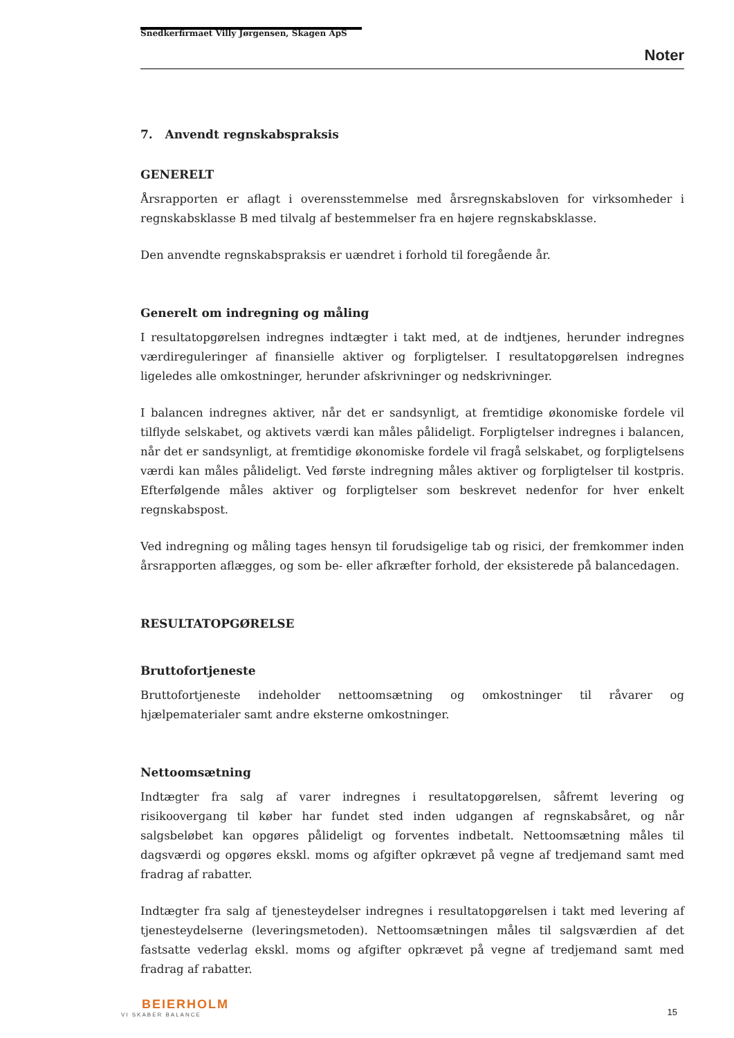Snedkerfirmaet Villy Jørgensen, Skagen ApS
Noter
7. Anvendt regnskabspraksis
GENERELT
Årsrapporten er aflagt i overensstemmelse med årsregnskabsloven for virksomheder i regnskabsklasse B med tilvalg af bestemmelser fra en højere regnskabsklasse.
Den anvendte regnskabspraksis er uændret i forhold til foregående år.
Generelt om indregning og måling
I resultatopgørelsen indregnes indtægter i takt med, at de indtjenes, herunder indregnes værdireguleringer af finansielle aktiver og forpligtelser. I resultatopgørelsen indregnes ligeledes alle omkostninger, herunder afskrivninger og nedskrivninger.
I balancen indregnes aktiver, når det er sandsynligt, at fremtidige økonomiske fordele vil tilflyde selskabet, og aktivets værdi kan måles pålideligt. Forpligtelser indregnes i balancen, når det er sandsynligt, at fremtidige økonomiske fordele vil fragå selskabet, og forpligtelsens værdi kan måles pålideligt. Ved første indregning måles aktiver og forpligtelser til kostpris. Efterfølgende måles aktiver og forpligtelser som beskrevet nedenfor for hver enkelt regnskabspost.
Ved indregning og måling tages hensyn til forudsigelige tab og risici, der fremkommer inden årsrapporten aflægges, og som be- eller afkræfter forhold, der eksisterede på balancedagen.
RESULTATOPGØRELSE
Bruttofortjeneste
Bruttofortjeneste indeholder nettoomsætning og omkostninger til råvarer og hjælpematerialer samt andre eksterne omkostninger.
Nettoomsætning
Indtægter fra salg af varer indregnes i resultatopgørelsen, såfremt levering og risikoovergang til køber har fundet sted inden udgangen af regnskabsåret, og når salgsbeløbet kan opgøres pålideligt og forventes indbetalt. Nettoomsætning måles til dagsværdi og opgøres ekskl. moms og afgifter opkrævet på vegne af tredjemand samt med fradrag af rabatter.
Indtægter fra salg af tjenesteydelser indregnes i resultatopgørelsen i takt med levering af tjenesteydelserne (leveringsmetoden). Nettoomsætningen måles til salgsværdien af det fastsatte vederlag ekskl. moms og afgifter opkrævet på vegne af tredjemand samt med fradrag af rabatter.
BEIERHOLM
VI SKABER BALANCE
15